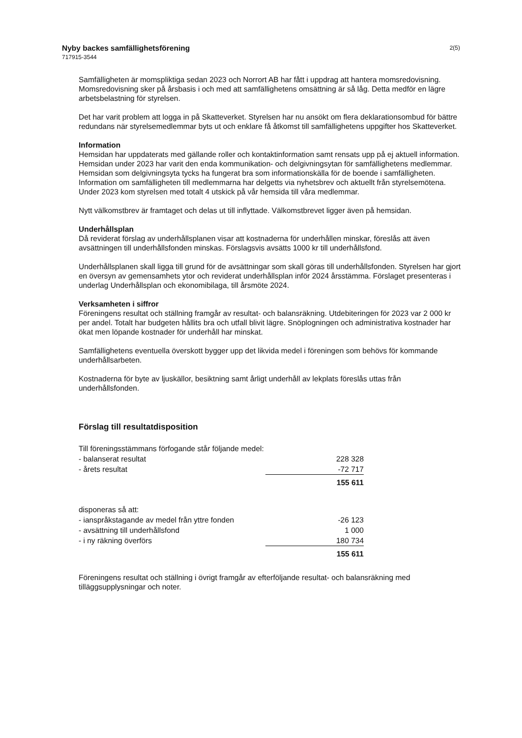Nyby backes samfällighetsförening
717915-3544
2(5)
Samfälligheten är momspliktiga sedan 2023 och Norrort AB har fått i uppdrag att hantera momsredovisning. Momsredovisning sker på årsbasis i och med att samfällighetens omsättning är så låg. Detta medför en lägre arbetsbelastning för styrelsen.
Det har varit problem att logga in på Skatteverket. Styrelsen har nu ansökt om flera deklarationsombud för bättre redundans när styrelsemedlemmar byts ut och enklare få åtkomst till samfällighetens uppgifter hos Skatteverket.
Information
Hemsidan har uppdaterats med gällande roller och kontaktinformation samt rensats upp på ej aktuell information. Hemsidan under 2023 har varit den enda kommunikation- och delgivningsytan för samfällighetens medlemmar. Hemsidan som delgivningsyta tycks ha fungerat bra som informationskälla för de boende i samfälligheten. Information om samfälligheten till medlemmarna har delgetts via nyhetsbrev och aktuellt från styrelsemötena. Under 2023 kom styrelsen med totalt 4 utskick på vår hemsida till våra medlemmar.
Nytt välkomstbrev är framtaget och delas ut till inflyttade. Välkomstbrevet ligger även på hemsidan.
Underhållsplan
Då reviderat förslag av underhållsplanen visar att kostnaderna för underhållen minskar, föreslås att även avsättningen till underhållsfonden minskas. Förslagsvis avsätts 1000 kr till underhållsfond.
Underhållsplanen skall ligga till grund för de avsättningar som skall göras till underhållsfonden. Styrelsen har gjort en översyn av gemensamhets ytor och reviderat underhållsplan inför 2024 årsstämma. Förslaget presenteras i underlag Underhållsplan och ekonomibilaga, till årsmöte 2024.
Verksamheten i siffror
Föreningens resultat och ställning framgår av resultat- och balansräkning. Utdebiteringen för 2023 var 2 000 kr per andel. Totalt har budgeten hållits bra och utfall blivit lägre. Snöplogningen och administrativa kostnader har ökat men löpande kostnader för underhåll har minskat.
Samfällighetens eventuella överskott bygger upp det likvida medel i föreningen som behövs för kommande underhållsarbeten.
Kostnaderna för byte av ljuskällor, besiktning samt årligt underhåll av lekplats föreslås uttas från underhållsfonden.
Förslag till resultatdisposition
| Till föreningsstämmans förfogande står följande medel: | |
| - balanserat resultat | 228 328 |
| - årets resultat | -72 717 |
| | 155 611 |
| disponeras så att: | |
| - ianspråkstagande av medel från yttre fonden | -26 123 |
| - avsättning till underhållsfond | 1 000 |
| - i ny räkning överförs | 180 734 |
| | 155 611 |
Föreningens resultat och ställning i övrigt framgår av efterföljande resultat- och balansräkning med tilläggsupplysningar och noter.